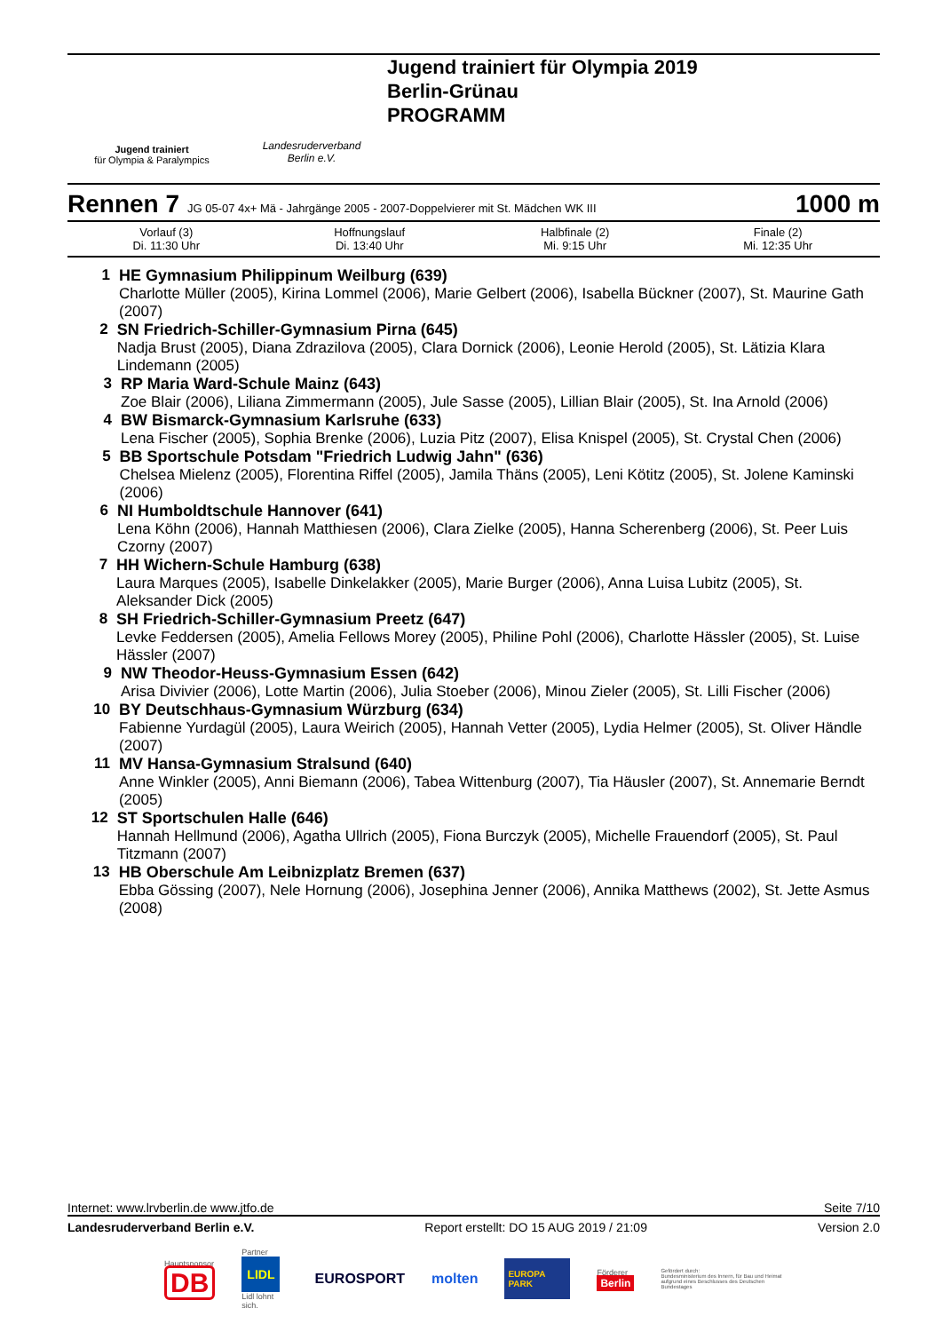Jugend trainiert
für Olympia & Paralympics
Landesruderverband
Berlin e.V.
Jugend trainiert für Olympia 2019
Berlin-Grünau
PROGRAMM
Rennen 7 JG 05-07 4x+ Mä - Jahrgänge 2005 - 2007-Doppelvierer mit St. Mädchen WK III 1000 m
| Vorlauf (3) Di. 11:30 Uhr | | Hoffnungslauf Di. 13:40 Uhr | Halbfinale (2) Mi. 9:15 Uhr | Finale (2) Mi. 12:35 Uhr |
1 HE Gymnasium Philippinum Weilburg (639)
Charlotte Müller (2005), Kirina Lommel (2006), Marie Gelbert (2006), Isabella Bückner (2007), St. Maurine Gath (2007)
2 SN Friedrich-Schiller-Gymnasium Pirna (645)
Nadja Brust (2005), Diana Zdrazilova (2005), Clara Dornick (2006), Leonie Herold (2005), St. Lätizia Klara Lindemann (2005)
3 RP Maria Ward-Schule Mainz (643)
Zoe Blair (2006), Liliana Zimmermann (2005), Jule Sasse (2005), Lillian Blair (2005), St. Ina Arnold (2006)
4 BW Bismarck-Gymnasium Karlsruhe (633)
Lena Fischer (2005), Sophia Brenke (2006), Luzia Pitz (2007), Elisa Knispel (2005), St. Crystal Chen (2006)
5 BB Sportschule Potsdam "Friedrich Ludwig Jahn" (636)
Chelsea Mielenz (2005), Florentina Riffel (2005), Jamila Thäns (2005), Leni Kötitz (2005), St. Jolene Kaminski (2006)
6 NI Humboldtschule Hannover (641)
Lena Köhn (2006), Hannah Matthiesen (2006), Clara Zielke (2005), Hanna Scherenberg (2006), St. Peer Luis Czorny (2007)
7 HH Wichern-Schule Hamburg (638)
Laura Marques (2005), Isabelle Dinkelakker (2005), Marie Burger (2006), Anna Luisa Lubitz (2005), St. Aleksander Dick (2005)
8 SH Friedrich-Schiller-Gymnasium Preetz (647)
Levke Feddersen (2005), Amelia Fellows Morey (2005), Philine Pohl (2006), Charlotte Hässler (2005), St. Luise Hässler (2007)
9 NW Theodor-Heuss-Gymnasium Essen (642)
Arisa Divivier (2006), Lotte Martin (2006), Julia Stoeber (2006), Minou Zieler (2005), St. Lilli Fischer (2006)
10 BY Deutschhaus-Gymnasium Würzburg (634)
Fabienne Yurdagül (2005), Laura Weirich (2005), Hannah Vetter (2005), Lydia Helmer (2005), St. Oliver Händle (2007)
11 MV Hansa-Gymnasium Stralsund (640)
Anne Winkler (2005), Anni Biemann (2006), Tabea Wittenburg (2007), Tia Häusler (2007), St. Annemarie Berndt (2005)
12 ST Sportschulen Halle (646)
Hannah Hellmund (2006), Agatha Ullrich (2005), Fiona Burczyk (2005), Michelle Frauendorf (2005), St. Paul Titzmann (2007)
13 HB Oberschule Am Leibnizplatz Bremen (637)
Ebba Gössing (2007), Nele Hornung (2006), Josephina Jenner (2006), Annika Matthews (2002), St. Jette Asmus (2008)
Internet: www.lrvberlin.de www.jtfo.de Seite 7/10
Landesruderverband Berlin e.V. Report erstellt: DO 15 AUG 2019 / 21:09 Version 2.0
Hauptsponsor
DB Partner
LIDL
Lidl lohnt sich. EUROSPORT molten EUROPA PARK Förderer
Berlin Gefördert durch:
Bundesministerium des Innern, für Bau und Heimat
aufgrund eines Beschlusses des Deutschen Bundestages